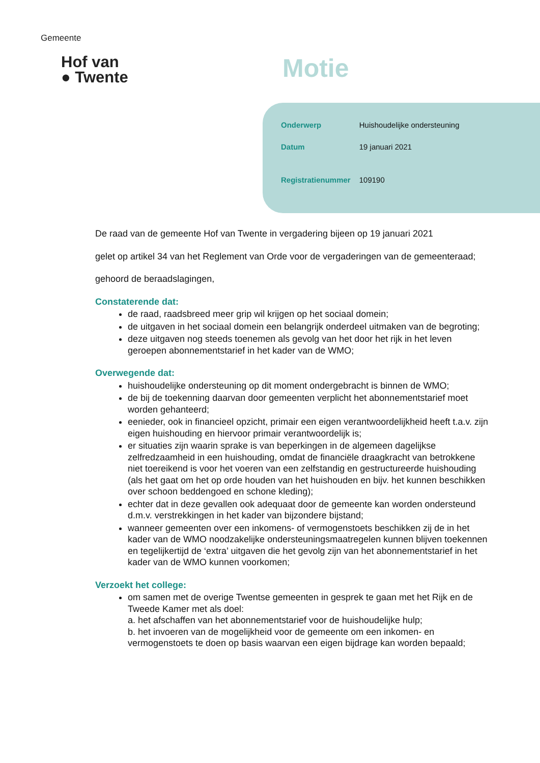Gemeente
Hof van
● Twente
Motie
| Onderwerp | Huishoudelijke ondersteuning |
| Datum | 19 januari 2021 |
| Registratienummer | 109190 |
De raad van de gemeente Hof van Twente in vergadering bijeen op 19 januari 2021
gelet op artikel 34 van het Reglement van Orde voor de vergaderingen van de gemeenteraad;
gehoord de beraadslagingen,
Constaterende dat:
de raad, raadsbreed meer grip wil krijgen op het sociaal domein;
de uitgaven in het sociaal domein een belangrijk onderdeel uitmaken van de begroting;
deze uitgaven nog steeds toenemen als gevolg van het door het rijk in het leven geroepen abonnementstarief in het kader van de WMO;
Overwegende dat:
huishoudelijke ondersteuning op dit moment ondergebracht is binnen de WMO;
de bij de toekenning daarvan door gemeenten verplicht het abonnementstarief moet worden gehanteerd;
eenieder, ook in financieel opzicht, primair een eigen verantwoordelijkheid heeft t.a.v. zijn eigen huishouding en hiervoor primair verantwoordelijk is;
er situaties zijn waarin sprake is van beperkingen in de algemeen dagelijkse zelfredzaamheid in een huishouding, omdat de financiële draagkracht van betrokkene niet toereikend is voor het voeren van een zelfstandig en gestructureerde huishouding (als het gaat om het op orde houden van het huishouden en bijv. het kunnen beschikken over schoon beddengoed en schone kleding);
echter dat in deze gevallen ook adequaat door de gemeente kan worden ondersteund d.m.v. verstrekkingen in het kader van bijzondere bijstand;
wanneer gemeenten over een inkomens- of vermogenstoets beschikken zij de in het kader van de WMO noodzakelijke ondersteuningsmaatregelen kunnen blijven toekennen en tegelijkertijd de ‘extra’ uitgaven die het gevolg zijn van het abonnementstarief in het kader van de WMO kunnen voorkomen;
Verzoekt het college:
om samen met de overige Twentse gemeenten in gesprek te gaan met het Rijk en de Tweede Kamer met als doel:
a. het afschaffen van het abonnementstarief voor de huishoudelijke hulp;
b. het invoeren van de mogelijkheid voor de gemeente om een inkomen- en vermogenstoets te doen op basis waarvan een eigen bijdrage kan worden bepaald;